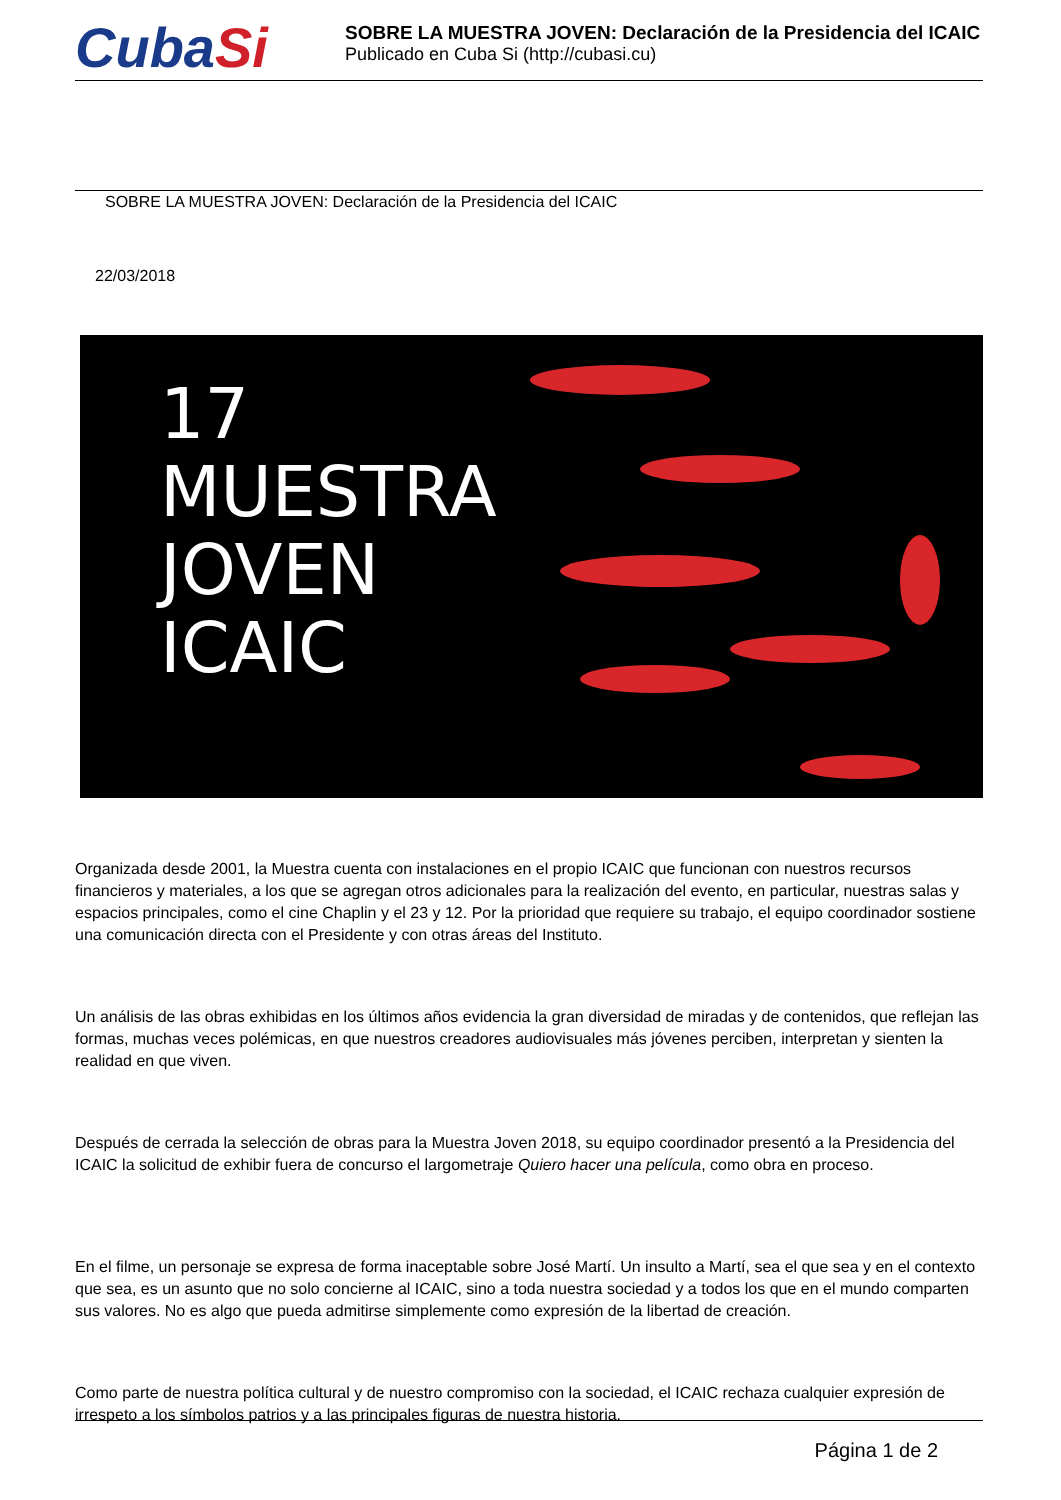CubaSi
SOBRE LA MUESTRA JOVEN: Declaración de la Presidencia del ICAIC
Publicado en Cuba Si (http://cubasi.cu)
SOBRE LA MUESTRA JOVEN: Declaración de la Presidencia del ICAIC
22/03/2018
17
MUESTRA
JOVEN
ICAIC
Organizada desde 2001, la Muestra cuenta con instalaciones en el propio ICAIC que funcionan con nuestros recursos financieros y materiales, a los que se agregan otros adicionales para la realización del evento, en particular, nuestras salas y espacios principales, como el cine Chaplin y el 23 y 12. Por la prioridad que requiere su trabajo, el equipo coordinador sostiene una comunicación directa con el Presidente y con otras áreas del Instituto.
Un análisis de las obras exhibidas en los últimos años evidencia la gran diversidad de miradas y de contenidos, que reflejan las formas, muchas veces polémicas, en que nuestros creadores audiovisuales más jóvenes perciben, interpretan y sienten la realidad en que viven.
Después de cerrada la selección de obras para la Muestra Joven 2018, su equipo coordinador presentó a la Presidencia del ICAIC la solicitud de exhibir fuera de concurso el largometraje Quiero hacer una película, como obra en proceso.
En el filme, un personaje se expresa de forma inaceptable sobre José Martí. Un insulto a Martí, sea el que sea y en el contexto que sea, es un asunto que no solo concierne al ICAIC, sino a toda nuestra sociedad y a todos los que en el mundo comparten sus valores. No es algo que pueda admitirse simplemente como expresión de la libertad de creación.
Como parte de nuestra política cultural y de nuestro compromiso con la sociedad, el ICAIC rechaza cualquier expresión de irrespeto a los símbolos patrios y a las principales figuras de nuestra historia.
Página 1 de 2